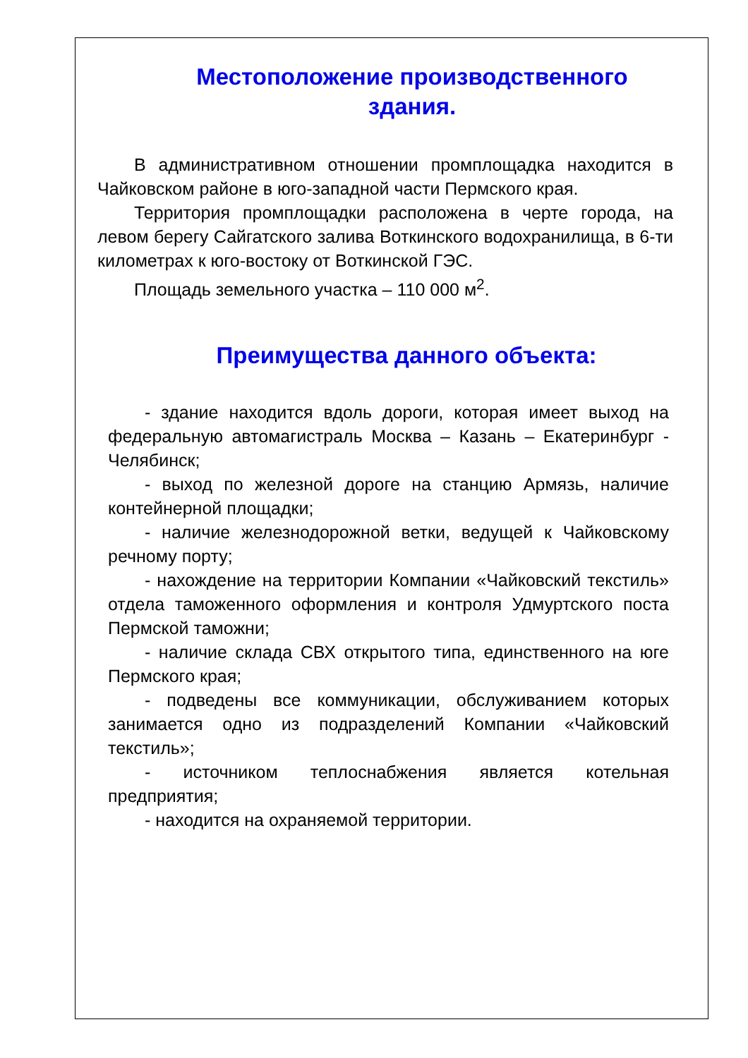Местоположение производственного
здания.
В административном отношении промплощадка находится в Чайковском районе в юго-западной части Пермского края.
Территория промплощадки расположена в черте города, на левом берегу Сайгатского залива Воткинского водохранилища, в 6-ти километрах к юго-востоку от Воткинской ГЭС.
Площадь земельного участка – 110 000 м<sup>2</sup>.
Преимущества данного объекта:
- здание находится вдоль дороги, которая имеет выход на федеральную автомагистраль Москва – Казань – Екатеринбург - Челябинск;
- выход по железной дороге на станцию Армязь, наличие контейнерной площадки;
- наличие железнодорожной ветки, ведущей к Чайковскому речному порту;
- нахождение на территории Компании «Чайковский текстиль» отдела таможенного оформления и контроля Удмуртского поста Пермской таможни;
- наличие склада СВХ открытого типа, единственного на юге Пермского края;
- подведены все коммуникации, обслуживанием которых занимается одно из подразделений Компании «Чайковский текстиль»;
- источником теплоснабжения является котельная предприятия;
- находится на охраняемой территории.